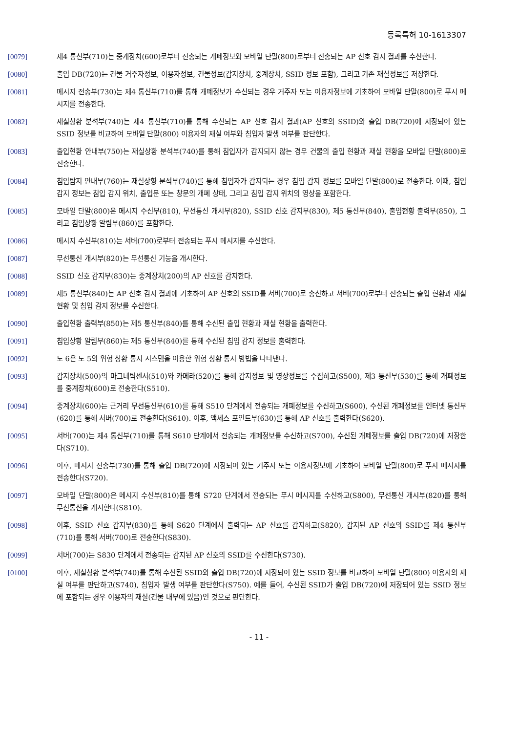등록특허 10-1613307
[0079] 제4 통신부(710)는 중계장치(600)로부터 전송되는 개폐정보와 모바일 단말(800)로부터 전송되는 AP 신호 감지 결과를 수신한다.
[0080] 출입 DB(720)는 건물 거주자정보, 이용자정보, 건물정보(감지장치, 중계장치, SSID 정보 포함), 그리고 기존 재실정보를 저장한다.
[0081] 메시지 전송부(730)는 제4 통신부(710)를 통해 개폐정보가 수신되는 경우 거주자 또는 이용자정보에 기초하여 모바일 단말(800)로 푸시 메시지를 전송한다.
[0082] 재실상황 분석부(740)는 제4 통신부(710)를 통해 수신되는 AP 신호 감지 결과(AP 신호의 SSID)와 출입 DB(720)에 저장되어 있는 SSID 정보를 비교하여 모바일 단말(800) 이용자의 재실 여부와 침입자 발생 여부를 판단한다.
[0083] 출입현황 안내부(750)는 재실상황 분석부(740)를 통해 침입자가 감지되지 않는 경우 건물의 출입 현황과 재실 현황을 모바일 단말(800)로 전송한다.
[0084] 침입탐지 안내부(760)는 재실상황 분석부(740)를 통해 침입자가 감지되는 경우 침입 감지 정보를 모바일 단말(800)로 전송한다. 이때, 침입 감지 정보는 침입 감지 위치, 출입문 또는 창문의 개폐 상태, 그리고 침입 감지 위치의 영상을 포함한다.
[0085] 모바일 단말(800)은 메시지 수신부(810), 무선통신 개시부(820), SSID 신호 감지부(830), 제5 통신부(840), 출입현황 출력부(850), 그리고 침입상황 알림부(860)를 포함한다.
[0086] 메시지 수신부(810)는 서버(700)로부터 전송되는 푸시 메시지를 수신한다.
[0087] 무선통신 개시부(820)는 무선통신 기능을 개시한다.
[0088] SSID 신호 감지부(830)는 중계장치(200)의 AP 신호를 감지한다.
[0089] 제5 통신부(840)는 AP 신호 감지 결과에 기초하여 AP 신호의 SSID를 서버(700)로 송신하고 서버(700)로부터 전송되는 출입 현황과 재실 현황 및 침입 감지 정보를 수신한다.
[0090] 출입현황 출력부(850)는 제5 통신부(840)를 통해 수신된 출입 현황과 재실 현황을 출력한다.
[0091] 침입상황 알림부(860)는 제5 통신부(840)를 통해 수신된 침입 감지 정보를 출력한다.
[0092] 도 6은 도 5의 위험 상황 통지 시스템을 이용한 위험 상황 통지 방법을 나타낸다.
[0093] 감지장치(500)의 마그네틱센서(510)와 카메라(520)를 통해 감지정보 및 영상정보를 수집하고(S500), 제3 통신부(530)를 통해 개폐정보를 중계장치(600)로 전송한다(S510).
[0094] 중계장치(600)는 근거리 무선통신부(610)를 통해 S510 단계에서 전송되는 개폐정보를 수신하고(S600), 수신된 개폐정보를 인터넷 통신부(620)를 통해 서버(700)로 전송한다(S610). 이후, 액세스 포인트부(630)를 통해 AP 신호를 출력한다(S620).
[0095] 서버(700)는 제4 통신부(710)를 통해 S610 단계에서 전송되는 개폐정보를 수신하고(S700), 수신된 개폐정보를 출입 DB(720)에 저장한다(S710).
[0096] 이후, 메시지 전송부(730)를 통해 출입 DB(720)에 저장되어 있는 거주자 또는 이용자정보에 기초하여 모바일 단말(800)로 푸시 메시지를 전송한다(S720).
[0097] 모바일 단말(800)은 메시지 수신부(810)를 통해 S720 단계에서 전송되는 푸시 메시지를 수신하고(S800), 무선통신 개시부(820)를 통해 무선통신을 개시한다(S810).
[0098] 이후, SSID 신호 감지부(830)를 통해 S620 단계에서 출력되는 AP 신호를 감지하고(S820), 감지된 AP 신호의 SSID를 제4 통신부(710)를 통해 서버(700)로 전송한다(S830).
[0099] 서버(700)는 S830 단계에서 전송되는 감지된 AP 신호의 SSID를 수신한다(S730).
[0100] 이후, 재실상황 분석부(740)를 통해 수신된 SSID와 출입 DB(720)에 저장되어 있는 SSID 정보를 비교하여 모바일 단말(800) 이용자의 재실 여부를 판단하고(S740), 침입자 발생 여부를 판단한다(S750). 예를 들어, 수신된 SSID가 출입 DB(720)에 저장되어 있는 SSID 정보에 포함되는 경우 이용자의 재실(건물 내부에 있음)인 것으로 판단한다.
- 11 -